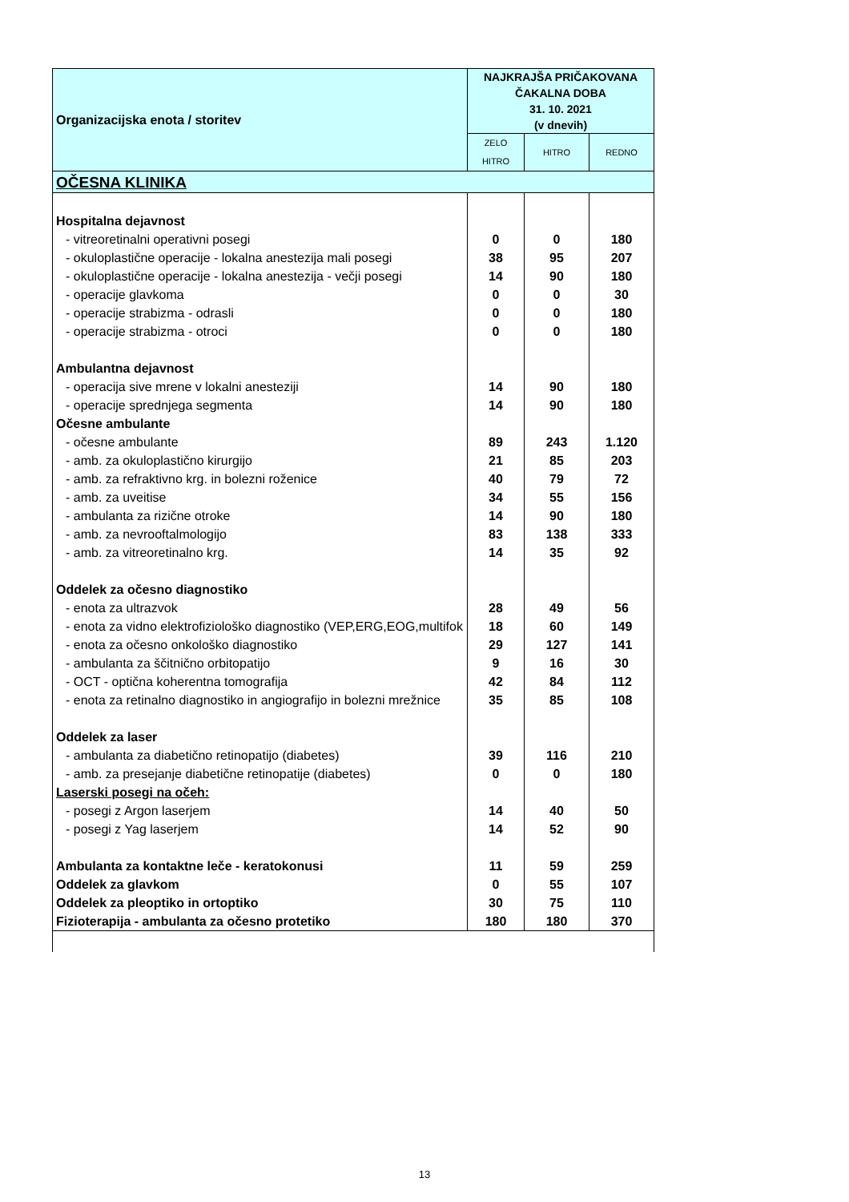| Organizacijska enota / storitev | NAJKRAJŠA PRIČAKOVANA ČAKALNA DOBA 31. 10. 2021 (v dnevih) | | |
| --- | --- | --- | --- |
| | ZELO HITRO | HITRO | REDNO |
| OČESNA KLINIKA | | | |
| Hospitalna dejavnost | | | |
| - vitreoretinalni operativni posegi | 0 | 0 | 180 |
| - okuloplastične operacije - lokalna anestezija mali posegi | 38 | 95 | 207 |
| - okuloplastične operacije - lokalna anestezija - večji posegi | 14 | 90 | 180 |
| - operacije glavkoma | 0 | 0 | 30 |
| - operacije strabizma - odrasli | 0 | 0 | 180 |
| - operacije strabizma - otroci | 0 | 0 | 180 |
| Ambulantna dejavnost | | | |
| - operacija sive mrene v lokalni anesteziji | 14 | 90 | 180 |
| - operacije sprednjega segmenta | 14 | 90 | 180 |
| Očesne ambulante | | | |
| - očesne ambulante | 89 | 243 | 1.120 |
| - amb. za okuloplastično kirurgijo | 21 | 85 | 203 |
| - amb. za refraktivno krg. in bolezni roženice | 40 | 79 | 72 |
| - amb. za uveitise | 34 | 55 | 156 |
| - ambulanta za rizične otroke | 14 | 90 | 180 |
| - amb. za nevrooftalmologijo | 83 | 138 | 333 |
| - amb. za vitreoretinalno krg. | 14 | 35 | 92 |
| Oddelek za očesno diagnostiko | | | |
| - enota za ultrazvok | 28 | 49 | 56 |
| - enota za vidno elektrofiziološko diagnostiko (VEP,ERG,EOG,multifok | 18 | 60 | 149 |
| - enota za očesno onkološko diagnostiko | 29 | 127 | 141 |
| - ambulanta za ščitnično orbitopatijo | 9 | 16 | 30 |
| - OCT - optična koherentna tomografija | 42 | 84 | 112 |
| - enota za retinalno diagnostiko in angiografijo in bolezni mrežnice | 35 | 85 | 108 |
| Oddelek za laser | | | |
| - ambulanta za diabetično retinopatijo (diabetes) | 39 | 116 | 210 |
| - amb. za presejanje diabetične retinopatije (diabetes) | 0 | 0 | 180 |
| Laserski posegi na očeh: | | | |
| - posegi z Argon laserjem | 14 | 40 | 50 |
| - posegi z Yag laserjem | 14 | 52 | 90 |
| Ambulanta za kontaktne leče - keratokonusi | 11 | 59 | 259 |
| Oddelek za glavkom | 0 | 55 | 107 |
| Oddelek za pleoptiko in ortoptiko | 30 | 75 | 110 |
| Fizioterapija - ambulanta za očesno protetiko | 180 | 180 | 370 |
13